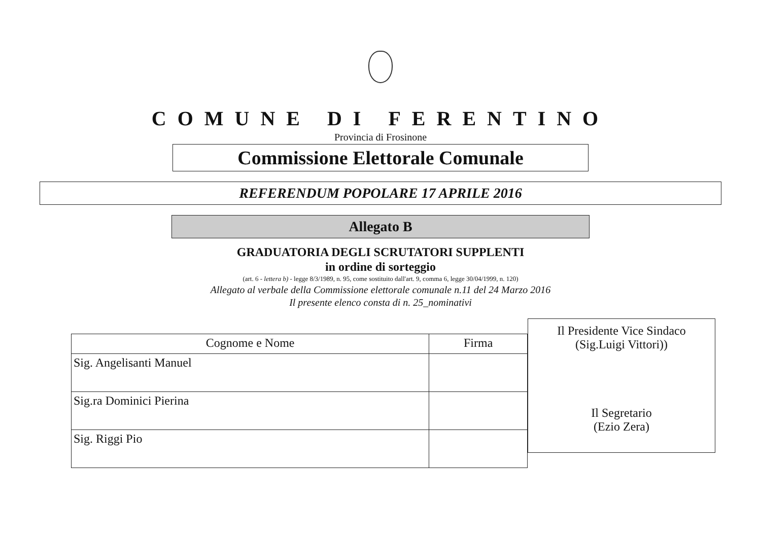COMUNE DI FERENTINO
Provincia di Frosinone
Commissione Elettorale Comunale
REFERENDUM POPOLARE 17 APRILE 2016
Allegato B
GRADUATORIA DEGLI SCRUTATORI SUPPLENTI
in ordine di sorteggio
(art. 6 - lettera b) - legge 8/3/1989, n. 95, come sostituito dall'art. 9, comma 6, legge 30/04/1999, n. 120)
Allegato al verbale della Commissione elettorale comunale n.11 del 24 Marzo 2016
Il presente elenco consta di n. 25_nominativi
| Cognome e Nome | Firma |
| --- | --- |
| Sig. Angelisanti Manuel | |
| Sig.ra Dominici Pierina | |
| Sig. Riggi Pio | |
Il Presidente Vice Sindaco
(Sig.Luigi Vittori))
Il Segretario
(Ezio Zera)